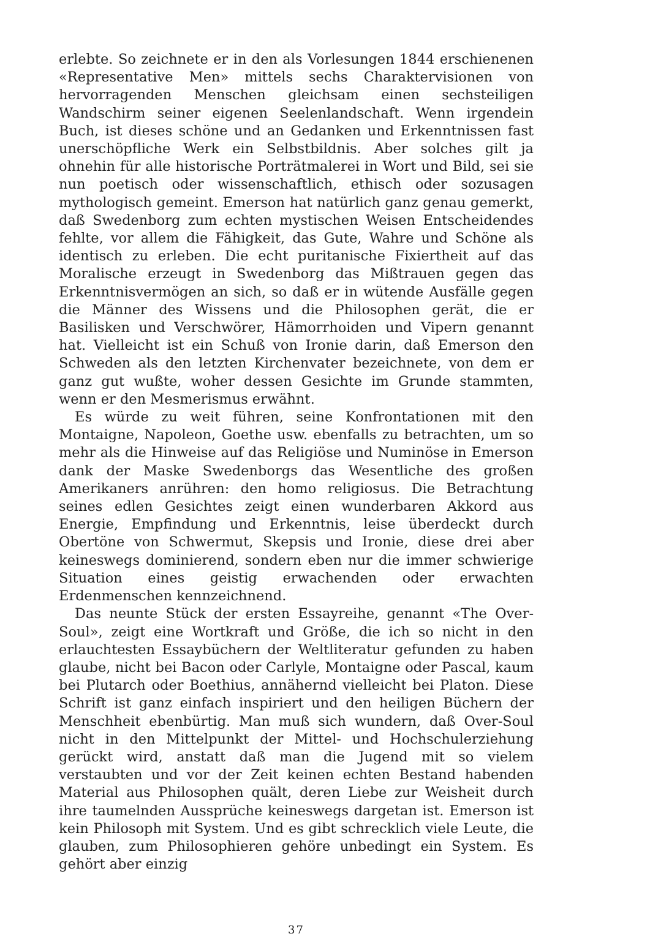erlebte. So zeichnete er in den als Vorlesungen 1844 erschienenen «Representative Men» mittels sechs Charaktervisionen von hervorragenden Menschen gleichsam einen sechsteiligen Wandschirm seiner eigenen Seelenlandschaft. Wenn irgendein Buch, ist dieses schöne und an Gedanken und Erkenntnissen fast unerschöpfliche Werk ein Selbstbildnis. Aber solches gilt ja ohnehin für alle historische Porträtmalerei in Wort und Bild, sei sie nun poetisch oder wissenschaftlich, ethisch oder sozusagen mythologisch gemeint. Emerson hat natürlich ganz genau gemerkt, daß Swedenborg zum echten mystischen Weisen Entscheidendes fehlte, vor allem die Fähigkeit, das Gute, Wahre und Schöne als identisch zu erleben. Die echt puritanische Fixiertheit auf das Moralische erzeugt in Swedenborg das Mißtrauen gegen das Erkenntnisvermögen an sich, so daß er in wütende Ausfälle gegen die Männer des Wissens und die Philosophen gerät, die er Basilisken und Verschwörer, Hämorrhoiden und Vipern genannt hat. Vielleicht ist ein Schuß von Ironie darin, daß Emerson den Schweden als den letzten Kirchenvater bezeichnete, von dem er ganz gut wußte, woher dessen Gesichte im Grunde stammten, wenn er den Mesmerismus erwähnt.
Es würde zu weit führen, seine Konfrontationen mit den Montaigne, Napoleon, Goethe usw. ebenfalls zu betrachten, um so mehr als die Hinweise auf das Religiöse und Numinöse in Emerson dank der Maske Swedenborgs das Wesentliche des großen Amerikaners anrühren: den homo religiosus. Die Betrachtung seines edlen Gesichtes zeigt einen wunderbaren Akkord aus Energie, Empfindung und Erkenntnis, leise überdeckt durch Obertöne von Schwermut, Skepsis und Ironie, diese drei aber keineswegs dominierend, sondern eben nur die immer schwierige Situation eines geistig erwachenden oder erwachten Erdenmenschen kennzeichnend.
Das neunte Stück der ersten Essayreihe, genannt «The Over-Soul», zeigt eine Wortkraft und Größe, die ich so nicht in den erlauchtesten Essaybüchern der Weltliteratur gefunden zu haben glaube, nicht bei Bacon oder Carlyle, Montaigne oder Pascal, kaum bei Plutarch oder Boethius, annähernd vielleicht bei Platon. Diese Schrift ist ganz einfach inspiriert und den heiligen Büchern der Menschheit ebenbürtig. Man muß sich wundern, daß Over-Soul nicht in den Mittelpunkt der Mittel- und Hochschulerziehung gerückt wird, anstatt daß man die Jugend mit so vielem verstaubten und vor der Zeit keinen echten Bestand habenden Material aus Philosophen quält, deren Liebe zur Weisheit durch ihre taumelnden Aussprüche keineswegs dargetan ist. Emerson ist kein Philosoph mit System. Und es gibt schrecklich viele Leute, die glauben, zum Philosophieren gehöre unbedingt ein System. Es gehört aber einzig
37